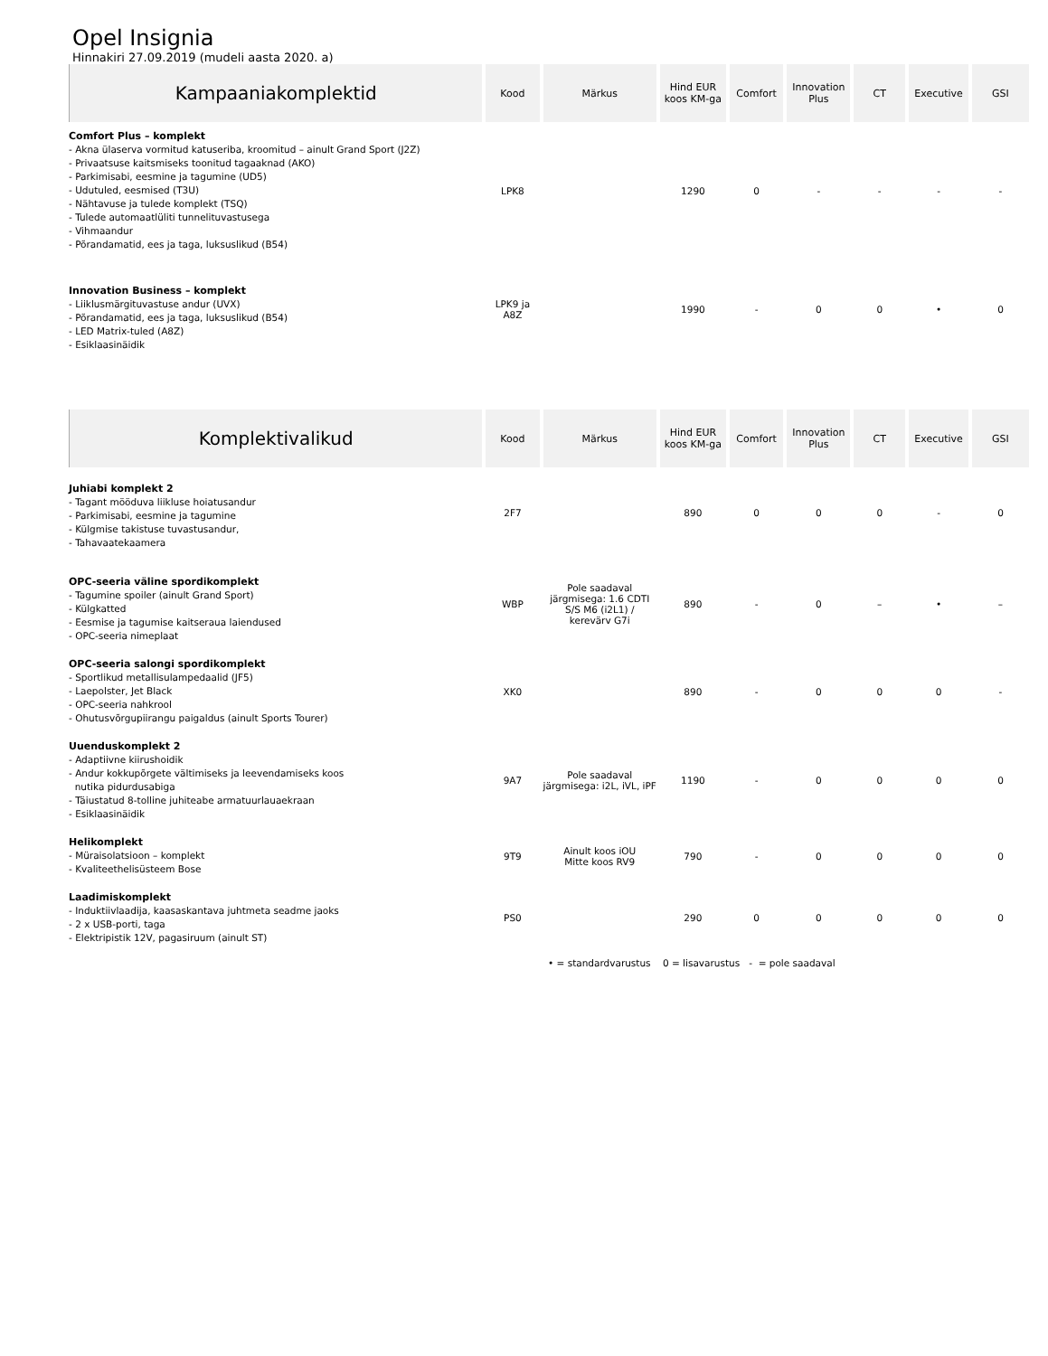Opel Insignia
Hinnakiri 27.09.2019 (mudeli aasta 2020. a)
| Kampaaniakomplektid | Kood | Märkus | Hind EUR koos KM-ga | Comfort | Innovation Plus | CT | Executive | GSI |
| --- | --- | --- | --- | --- | --- | --- | --- | --- |
| Comfort Plus – komplekt - Akna ülaserva vormitud katuseriba, kroomitud – ainult Grand Sport (J2Z) - Privaatsuse kaitsmiseks toonitud tagaaknad (AKO) - Parkimisabi, eesmine ja tagumine (UD5) - Udutuled, eesmised (T3U) - Nähtavuse ja tulede komplekt (TSQ) - Tulede automaatlüliti tunnelituvastusega - Vihmaandur - Põrandamatid, ees ja taga, luksuslikud (B54) | LPK8 | | 1290 | 0 | - | - | - | - |
| Innovation Business – komplekt - Liiklusmärgituvastuse andur (UVX) - Põrandamatid, ees ja taga, luksuslikud (B54) - LED Matrix-tuled (A8Z) - Esiklaasinäidik | LPK9 ja A8Z | | 1990 | - | 0 | 0 | • | 0 |
| Komplektivalikud | Kood | Märkus | Hind EUR koos KM-ga | Comfort | Innovation Plus | CT | Executive | GSI |
| Juhiabi komplekt 2 - Tagant mööduva liikluse hoiatusandur - Parkimisabi, eesmine ja tagumine - Külgmise takistuse tuvastusandur, - Tahavaatekaamera | 2F7 | | 890 | 0 | 0 | 0 | - | 0 |
| OPC-seeria väline spordikomplekt - Tagumine spoiler (ainult Grand Sport) - Külgkatted - Eesmise ja tagumise kaitseraua laiendused - OPC-seeria nimeplaat | WBP | Pole saadaval järgmisega: 1.6 CDTI S/S M6 (i2L1) / kerevärv G7i | 890 | - | 0 | – | • | – |
| OPC-seeria salongi spordikomplekt - Sportlikud metallisulampedaalid (JF5) - Laepolster, Jet Black - OPC-seeria nahkrool - Ohutusvõrgupiirangu paigaldus (ainult Sports Tourer) | XK0 | | 890 | - | 0 | 0 | 0 | - |
| Uuenduskomplekt 2 - Adaptiivne kiirushoidik - Andur kokkupõrgete vältimiseks ja leevendamiseks koos nutika pidurdusabiga - Täiustatud 8-tolline juhiteabe armatuurlauaekraan - Esiklaasinäidik | 9A7 | Pole saadaval järgmisega: i2L, iVL, iPF | 1190 | - | 0 | 0 | 0 | 0 |
| Helikomplekt - Müraisolatsioon – komplekt - Kvaliteethelisüsteem Bose | 9T9 | Ainult koos iOU Mitte koos RV9 | 790 | - | 0 | 0 | 0 | 0 |
| Laadimiskomplekt - Induktiivlaadija, kaasaskantava juhtmeta seadme jaoks - 2 x USB-porti, taga - Elektripistik 12V, pagasiruum (ainult ST) | PS0 | | 290 | 0 | 0 | 0 | 0 | 0 |
• = standardvarustus 0 = lisavarustus - = pole saadaval